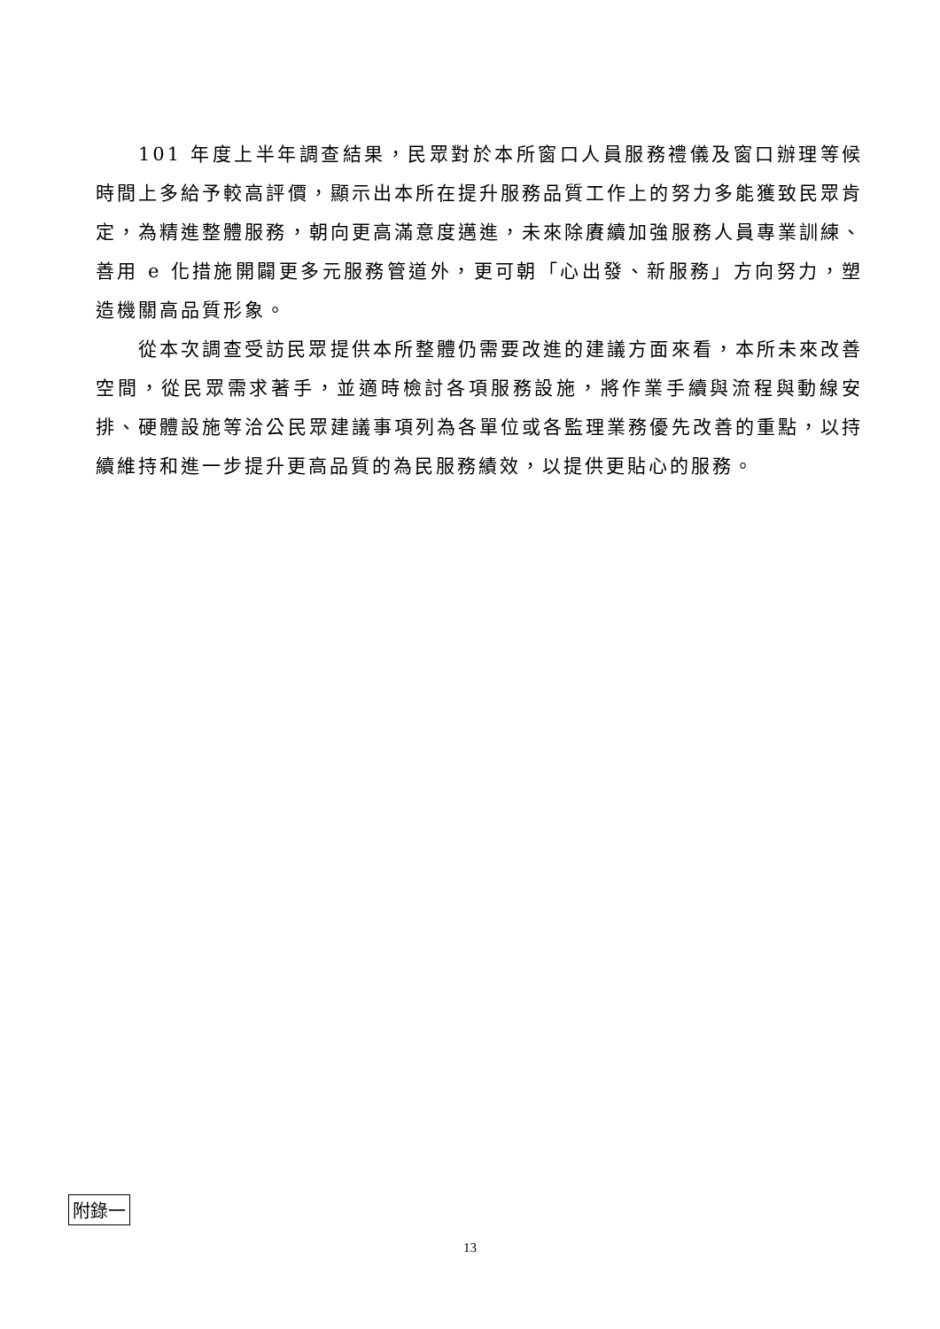101 年度上半年調查結果，民眾對於本所窗口人員服務禮儀及窗口辦理等候時間上多給予較高評價，顯示出本所在提升服務品質工作上的努力多能獲致民眾肯定，為精進整體服務，朝向更高滿意度邁進，未來除賡續加強服務人員專業訓練、善用 e 化措施開闢更多元服務管道外，更可朝「心出發、新服務」方向努力，塑造機關高品質形象。
從本次調查受訪民眾提供本所整體仍需要改進的建議方面來看，本所未來改善空間，從民眾需求著手，並適時檢討各項服務設施，將作業手續與流程與動線安排、硬體設施等洽公民眾建議事項列為各單位或各監理業務優先改善的重點，以持續維持和進一步提升更高品質的為民服務績效，以提供更貼心的服務。
附錄一
13